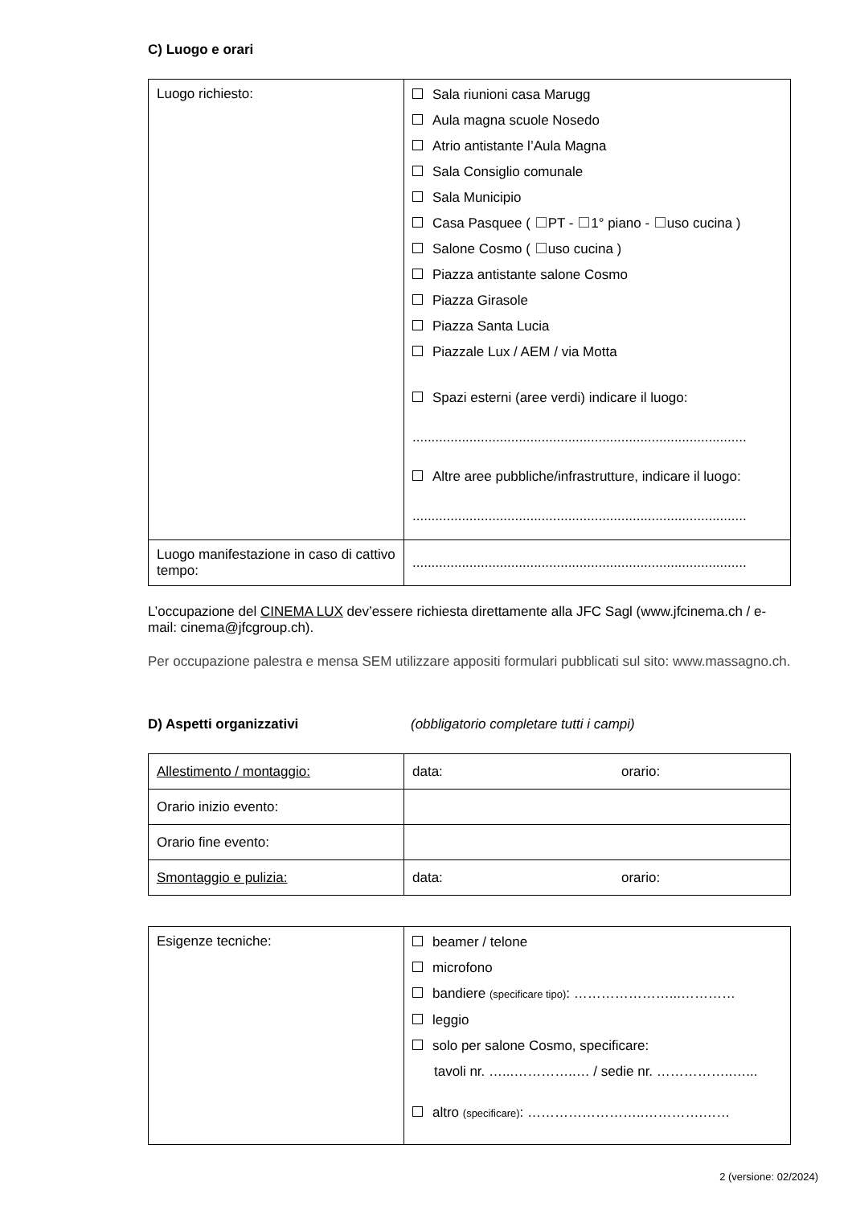C) Luogo e orari
| Luogo richiesto: | Sala riunioni casa Marugg Aula magna scuole Nosedo Atrio antistante l’Aula Magna Sala Consiglio comunale Sala Municipio Casa Pasquee ( PT - 1° piano - uso cucina ) Salone Cosmo ( uso cucina ) Piazza antistante salone Cosmo Piazza Girasole Piazza Santa Lucia Piazzale Lux / AEM / via Motta Spazi esterni (aree verdi) indicare il luogo: ........................................................................................ Altre aree pubbliche/infrastrutture, indicare il luogo: ........................................................................................ |
| Luogo manifestazione in caso di cattivo tempo: | ........................................................................................ |
L’occupazione del CINEMA LUX dev’essere richiesta direttamente alla JFC Sagl (www.jfcinema.ch / e-mail: cinema@jfcgroup.ch).
Per occupazione palestra e mensa SEM utilizzare appositi formulari pubblicati sul sito: www.massagno.ch.
D) Aspetti organizzativi (obbligatorio completare tutti i campi)
| Allestimento / montaggio: | data: orario: |
| Orario inizio evento: | |
| Orario fine evento: | |
| Smontaggio e pulizia: | data: orario: |
| Esigenze tecniche: | beamer / telone microfono bandiere (specificare tipo) : …………………...………… leggio solo per salone Cosmo, specificare: tavoli nr. …...…………..… / sedie nr. ……………..…... altro (specificare) : ……………………..………….…… |
2 (versione: 02/2024)